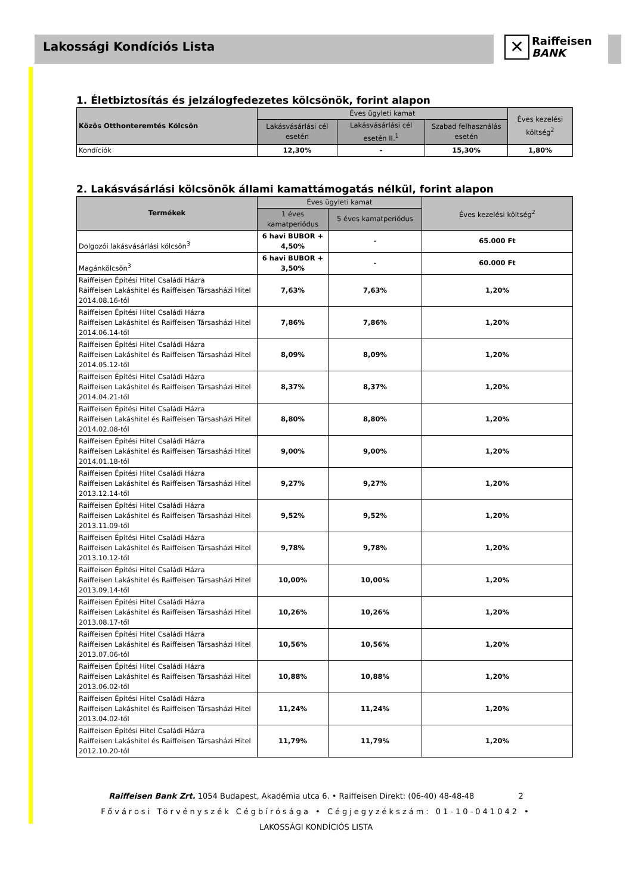Lakossági Kondíciós Lista
✕ Raiffeisen
BANK
1. Életbiztosítás és jelzálogfedezetes kölcsönök, forint alapon
| Közös Otthonteremtés Kölcsön | Éves ügyleti kamat | | | Éves kezelési költség<sup>2</sup> |
| --- | --- | --- | --- | --- |
| | Lakásvásárlási cél esetén | Lakásvásárlási cél esetén II.<sup>1</sup> | Szabad felhasználás esetén | |
| Kondíciók | 12,30% | - | 15,30% | 1,80% |
2. Lakásvásárlási kölcsönök állami kamattámogatás nélkül, forint alapon
| Termékek | Éves ügyleti kamat | | Éves kezelési költség<sup>2</sup> |
| --- | --- | --- | --- |
| | 1 éves kamatperiódus | 5 éves kamatperiódus | |
| Dolgozói lakásvásárlási kölcsön<sup>3</sup> | 6 havi BUBOR + 4,50% | - | 65.000 Ft |
| Magánkölcsön<sup>3</sup> | 6 havi BUBOR + 3,50% | - | 60.000 Ft |
| Raiffeisen Építési Hitel Családi Házra Raiffeisen Lakáshitel és Raiffeisen Társasházi Hitel 2014.08.16-tól | 7,63% | 7,63% | 1,20% |
| Raiffeisen Építési Hitel Családi Házra Raiffeisen Lakáshitel és Raiffeisen Társasházi Hitel 2014.06.14-től | 7,86% | 7,86% | 1,20% |
| Raiffeisen Építési Hitel Családi Házra Raiffeisen Lakáshitel és Raiffeisen Társasházi Hitel 2014.05.12-től | 8,09% | 8,09% | 1,20% |
| Raiffeisen Építési Hitel Családi Házra Raiffeisen Lakáshitel és Raiffeisen Társasházi Hitel 2014.04.21-től | 8,37% | 8,37% | 1,20% |
| Raiffeisen Építési Hitel Családi Házra Raiffeisen Lakáshitel és Raiffeisen Társasházi Hitel 2014.02.08-tól | 8,80% | 8,80% | 1,20% |
| Raiffeisen Építési Hitel Családi Házra Raiffeisen Lakáshitel és Raiffeisen Társasházi Hitel 2014.01.18-tól | 9,00% | 9,00% | 1,20% |
| Raiffeisen Építési Hitel Családi Házra Raiffeisen Lakáshitel és Raiffeisen Társasházi Hitel 2013.12.14-től | 9,27% | 9,27% | 1,20% |
| Raiffeisen Építési Hitel Családi Házra Raiffeisen Lakáshitel és Raiffeisen Társasházi Hitel 2013.11.09-től | 9,52% | 9,52% | 1,20% |
| Raiffeisen Építési Hitel Családi Házra Raiffeisen Lakáshitel és Raiffeisen Társasházi Hitel 2013.10.12-től | 9,78% | 9,78% | 1,20% |
| Raiffeisen Építési Hitel Családi Házra Raiffeisen Lakáshitel és Raiffeisen Társasházi Hitel 2013.09.14-től | 10,00% | 10,00% | 1,20% |
| Raiffeisen Építési Hitel Családi Házra Raiffeisen Lakáshitel és Raiffeisen Társasházi Hitel 2013.08.17-től | 10,26% | 10,26% | 1,20% |
| Raiffeisen Építési Hitel Családi Házra Raiffeisen Lakáshitel és Raiffeisen Társasházi Hitel 2013.07.06-tól | 10,56% | 10,56% | 1,20% |
| Raiffeisen Építési Hitel Családi Házra Raiffeisen Lakáshitel és Raiffeisen Társasházi Hitel 2013.06.02-től | 10,88% | 10,88% | 1,20% |
| Raiffeisen Építési Hitel Családi Házra Raiffeisen Lakáshitel és Raiffeisen Társasházi Hitel 2013.04.02-től | 11,24% | 11,24% | 1,20% |
| Raiffeisen Építési Hitel Családi Házra Raiffeisen Lakáshitel és Raiffeisen Társasházi Hitel 2012.10.20-tól | 11,79% | 11,79% | 1,20% |
Raiffeisen Bank Zrt. 1054 Budapest, Akadémia utca 6. • Raiffeisen Direkt: (06-40) 48-48-48 2
Fővárosi Törvényszék Cégbírósága • Cégjegyzékszám: 01-10-041042 •
LAKOSSÁGI KONDÍCIÓS LISTA